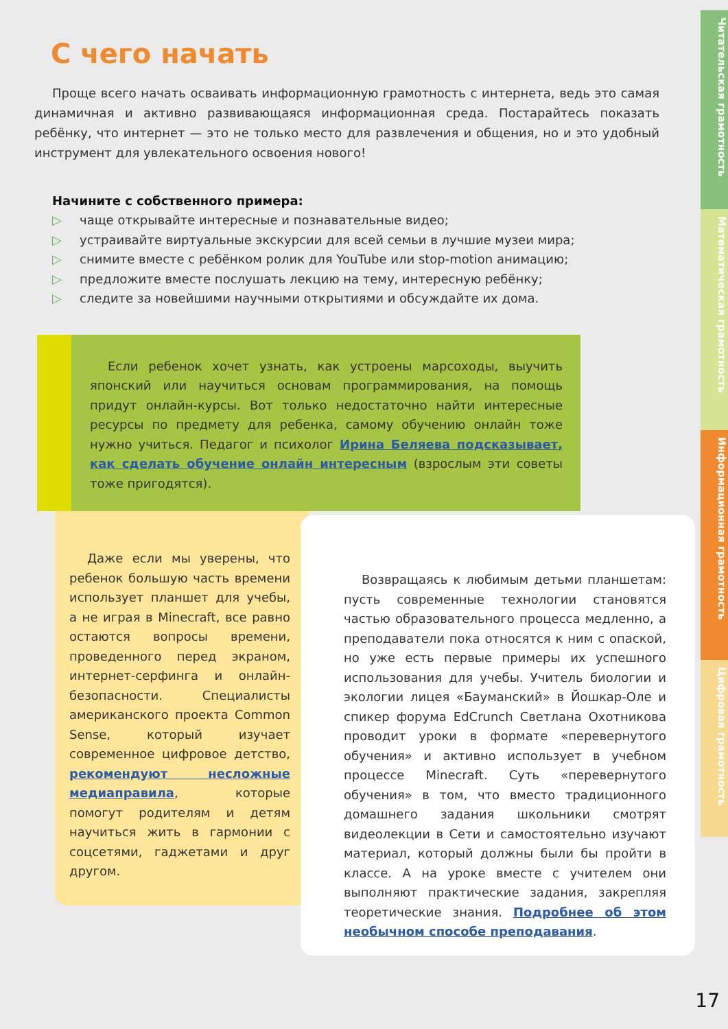Читательская грамотность
Математическая грамотность
Информационная грамотность
Цифровая грамотность
С чего начать
Проще всего начать осваивать информационную грамотность с интернета, ведь это самая динамичная и активно развивающаяся информационная среда. Постарайтесь показать ребёнку, что интернет — это не только место для развлечения и общения, но и это удобный инструмент для увлекательного освоения нового!
Начините с собственного примера:
▷ чаще открывайте интересные и познавательные видео;
▷ устраивайте виртуальные экскурсии для всей семьи в лучшие музеи мира;
▷ снимите вместе с ребёнком ролик для YouTube или stop-motion анимацию;
▷ предложите вместе послушать лекцию на тему, интересную ребёнку;
▷ следите за новейшими научными открытиями и обсуждайте их дома.
Если ребенок хочет узнать, как устроены марсоходы, выучить японский или научиться основам программирования, на помощь придут онлайн-курсы. Вот только недостаточно найти интересные ресурсы по предмету для ребенка, самому обучению онлайн тоже нужно учиться. Педагог и психолог Ирина Беляева подсказывает, как сделать обучение онлайн интересным (взрослым эти советы тоже пригодятся).
Даже если мы уверены, что ребенок большую часть времени использует планшет для учебы, а не играя в Minecraft, все равно остаются вопросы времени, проведенного перед экраном, интернет-серфинга и онлайн-безопасности. Специалисты американского проекта Common Sense, который изучает современное цифровое детство, рекомендуют несложные медиаправила, которые помогут родителям и детям научиться жить в гармонии с соцсетями, гаджетами и друг другом.
Возвращаясь к любимым детьми планшетам: пусть современные технологии становятся частью образовательного процесса медленно, а преподаватели пока относятся к ним с опаской, но уже есть первые примеры их успешного использования для учебы. Учитель биологии и экологии лицея «Бауманский» в Йошкар-Оле и спикер форума EdCrunch Светлана Охотникова проводит уроки в формате «перевернутого обучения» и активно использует в учебном процессе Minecraft. Суть «перевернутого обучения» в том, что вместо традиционного домашнего задания школьники смотрят видеолекции в Сети и самостоятельно изучают материал, который должны были бы пройти в классе. А на уроке вместе с учителем они выполняют практические задания, закрепляя теоретические знания. Подробнее об этом необычном способе преподавания.
17